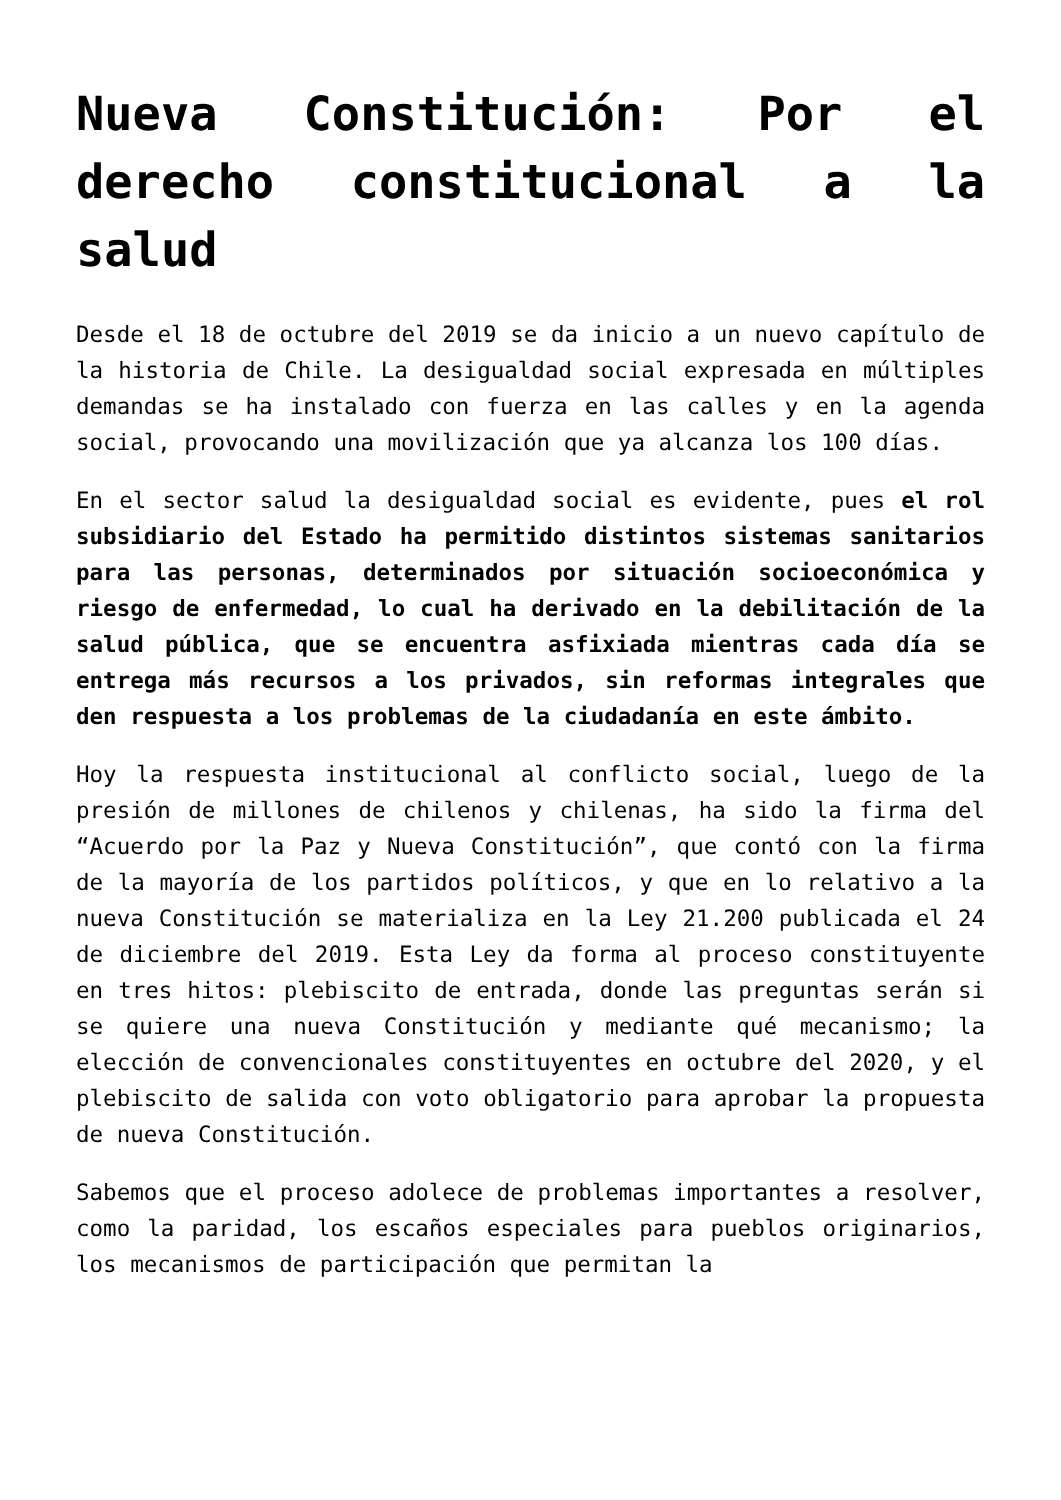Nueva Constitución: Por el derecho constitucional a la salud
Desde el 18 de octubre del 2019 se da inicio a un nuevo capítulo de la historia de Chile. La desigualdad social expresada en múltiples demandas se ha instalado con fuerza en las calles y en la agenda social, provocando una movilización que ya alcanza los 100 días.
En el sector salud la desigualdad social es evidente, pues el rol subsidiario del Estado ha permitido distintos sistemas sanitarios para las personas, determinados por situación socioeconómica y riesgo de enfermedad, lo cual ha derivado en la debilitación de la salud pública, que se encuentra asfixiada mientras cada día se entrega más recursos a los privados, sin reformas integrales que den respuesta a los problemas de la ciudadanía en este ámbito.
Hoy la respuesta institucional al conflicto social, luego de la presión de millones de chilenos y chilenas, ha sido la firma del “Acuerdo por la Paz y Nueva Constitución”, que contó con la firma de la mayoría de los partidos políticos, y que en lo relativo a la nueva Constitución se materializa en la Ley 21.200 publicada el 24 de diciembre del 2019. Esta Ley da forma al proceso constituyente en tres hitos: plebiscito de entrada, donde las preguntas serán si se quiere una nueva Constitución y mediante qué mecanismo; la elección de convencionales constituyentes en octubre del 2020, y el plebiscito de salida con voto obligatorio para aprobar la propuesta de nueva Constitución.
Sabemos que el proceso adolece de problemas importantes a resolver, como la paridad, los escaños especiales para pueblos originarios, los mecanismos de participación que permitan la